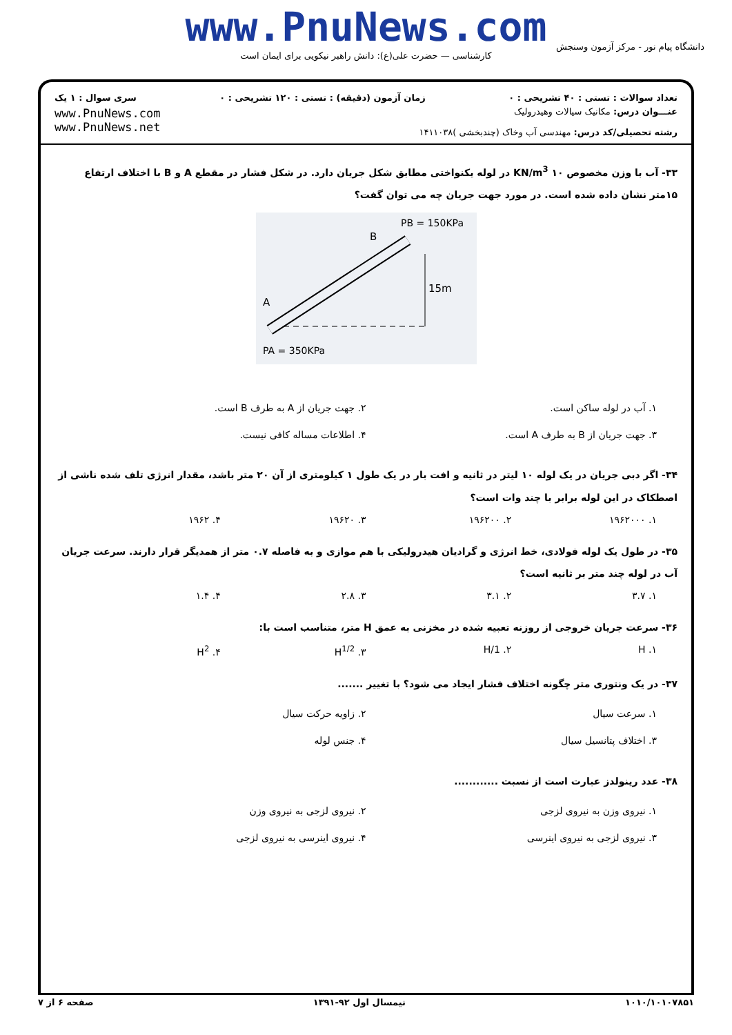www.PnuNews.com
کارشناسی — حضرت علی(ع): دانش راهبر نیکویی برای ایمان است
دانشگاه پیام نور - مرکز آزمون وسنجش
تعداد سوالات : تستی : ۴۰ تشریحی : ۰ زمان آزمون (دقیقه) : تستی : ۱۲۰ تشریحی : ۰ سری سوال : ۱ یک
عنـــوان درس: مکانیک سیالات وهیدرولیک
رشته تحصیلی/کد درس: مهندسی آب وخاک (چندبخشی )۱۴۱۱۰۳۸
www.PnuNews.com
www.PnuNews.net
۳۳- آب با وزن مخصوص ۱۰ KN/m<sup>3</sup> در لوله یکنواختی مطابق شکل جریان دارد. در شکل فشار در مقطع A و B با اختلاف ارتفاع ۱۵متر نشان داده شده است. در مورد جهت جریان چه می توان گفت؟
PB = 150KPa
B
A
15m
PA = 350KPa
۱. آب در لوله ساکن است. ۲. جهت جریان از A به طرف B است. ۳. جهت جریان از B به طرف A است. ۴. اطلاعات مساله کافی نیست.
۳۴- اگر دبی جریان در یک لوله ۱۰ لیتر در ثانیه و افت بار در یک طول ۱ کیلومتری از آن ۲۰ متر باشد، مقدار انرژی تلف شده ناشی از اصطکاک در این لوله برابر با چند وات است؟
۱. ۱۹۶۲۰۰۰ ۲. ۱۹۶۲۰۰ ۳. ۱۹۶۲۰ ۴. ۱۹۶۲
۳۵- در طول یک لوله فولادی، خط انرژی و گرادیان هیدرولیکی با هم موازی و به فاصله ۰.۷ متر از همدیگر قرار دارند. سرعت جریان آب در لوله چند متر بر ثانیه است؟
۱. ۳.۷ ۲. ۳.۱ ۳. ۲.۸ ۴. ۱.۴
۳۶- سرعت جریان خروجی از روزنه تعبیه شده در مخزنی به عمق H متر، متناسب است با:
۱. H ۲. 1/H ۳. H<sup>1/2</sup> ۴. H<sup>2</sup>
۳۷- در یک ونتوری متر چگونه اختلاف فشار ایجاد می شود؟ با تغییر .......
۱. سرعت سیال ۲. زاویه حرکت سیال ۳. اختلاف پتانسیل سیال ۴. جنس لوله
۳۸- عدد رینولدز عبارت است از نسبت ............
۱. نیروی وزن به نیروی لزجی ۲. نیروی لزجی به نیروی وزن ۳. نیروی لزجی به نیروی اینرسی ۴. نیروی اینرسی به نیروی لزجی
۱۰۱۰/۱۰۱۰۷۸۵۱ نیمسال اول ۹۲-۱۳۹۱ صفحه ۶ از ۷